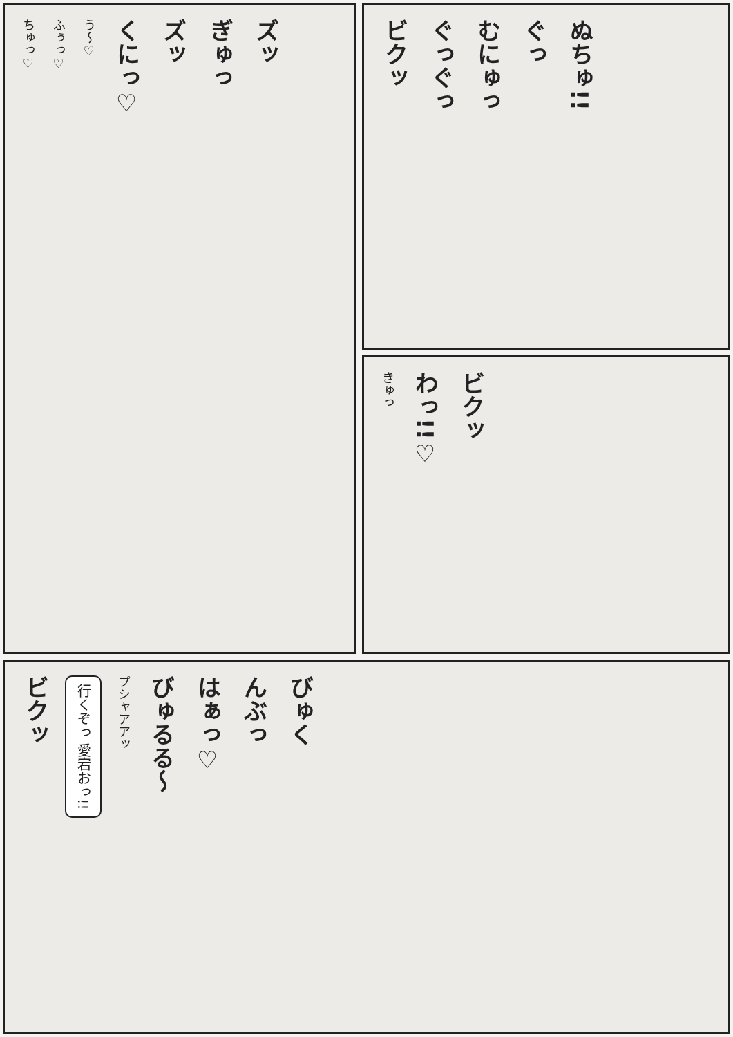ビクッ ぐっぐっ むにゅっ ぐっ ぬちゅ!!
ちゅっ♡ ふぅっ♡ う～♡ くにっ♡ ズッ ぎゅっ ズッ
きゅっ わっ!!♡ ビクッ
ビクッ 行くぞっ 愛宕おっ!! プシャアアッ びゅるる～ はぁっ♡ んぶっ びゅく